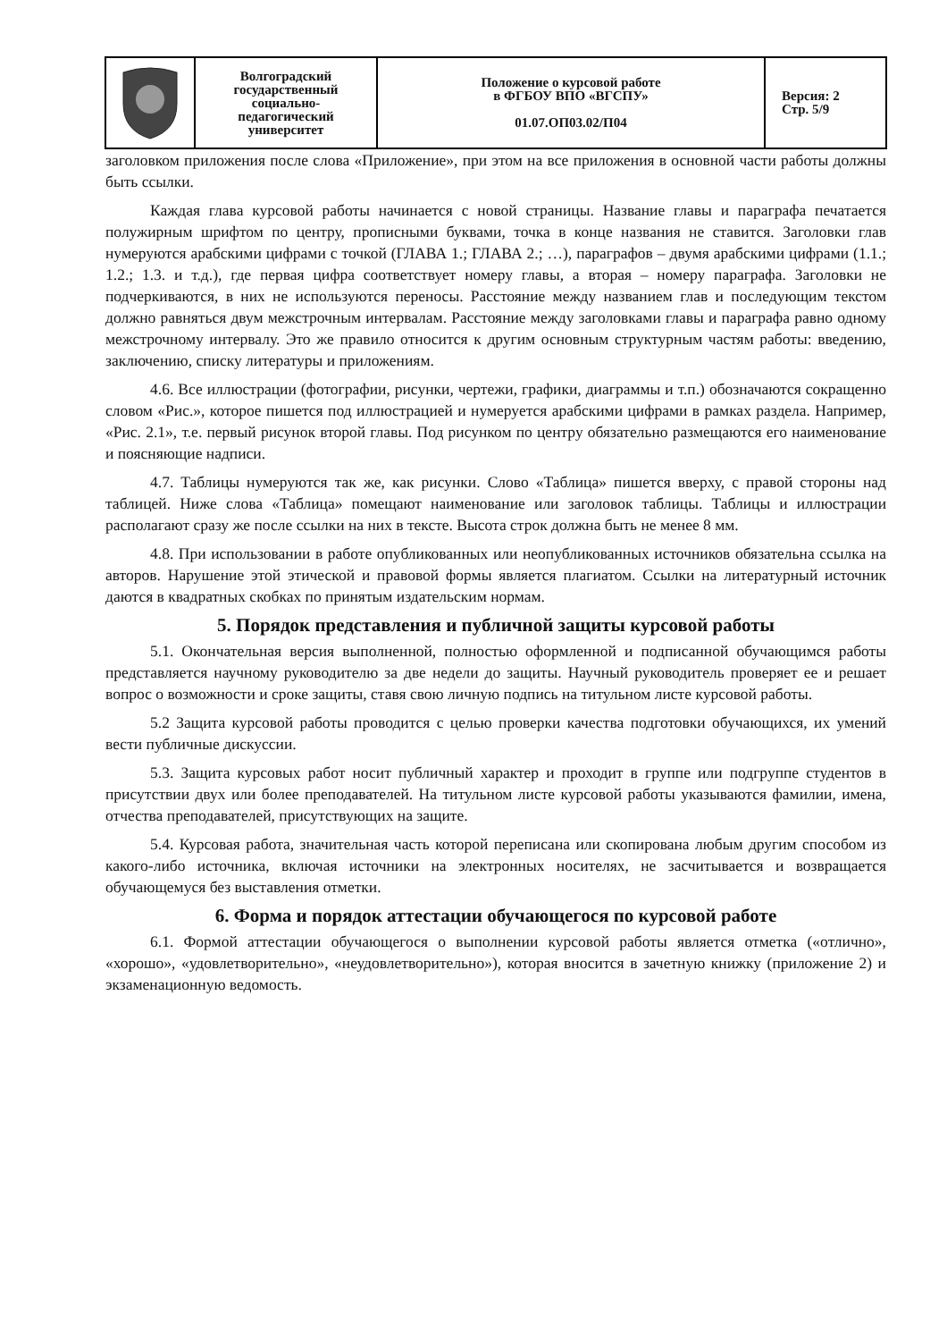| | Волгоградский государственный социально- педагогический университет | Положение о курсовой работе в ФГБОУ ВПО «ВГСПУ» 01.07.ОП03.02/П04 | Версия: 2 Стр. 5/9 |
заголовком приложения после слова «Приложение», при этом на все приложения в основной части работы должны быть ссылки.
Каждая глава курсовой работы начинается с новой страницы. Название главы и параграфа печатается полужирным шрифтом по центру, прописными буквами, точка в конце названия не ставится. Заголовки глав нумеруются арабскими цифрами с точкой (ГЛАВА 1.; ГЛАВА 2.; …), параграфов – двумя арабскими цифрами (1.1.; 1.2.; 1.3. и т.д.), где первая цифра соответствует номеру главы, а вторая – номеру параграфа. Заголовки не подчеркиваются, в них не используются переносы. Расстояние между названием глав и последующим текстом должно равняться двум межстрочным интервалам. Расстояние между заголовками главы и параграфа равно одному межстрочному интервалу. Это же правило относится к другим основным структурным частям работы: введению, заключению, списку литературы и приложениям.
4.6. Все иллюстрации (фотографии, рисунки, чертежи, графики, диаграммы и т.п.) обозначаются сокращенно словом «Рис.», которое пишется под иллюстрацией и нумеруется арабскими цифрами в рамках раздела. Например, «Рис. 2.1», т.е. первый рисунок второй главы. Под рисунком по центру обязательно размещаются его наименование и поясняющие надписи.
4.7. Таблицы нумеруются так же, как рисунки. Слово «Таблица» пишется вверху, с правой стороны над таблицей. Ниже слова «Таблица» помещают наименование или заголовок таблицы. Таблицы и иллюстрации располагают сразу же после ссылки на них в тексте. Высота строк должна быть не менее 8 мм.
4.8. При использовании в работе опубликованных или неопубликованных источников обязательна ссылка на авторов. Нарушение этой этической и правовой формы является плагиатом. Ссылки на литературный источник даются в квадратных скобках по принятым издательским нормам.
5. Порядок представления и публичной защиты курсовой работы
5.1. Окончательная версия выполненной, полностью оформленной и подписанной обучающимся работы представляется научному руководителю за две недели до защиты. Научный руководитель проверяет ее и решает вопрос о возможности и сроке защиты, ставя свою личную подпись на титульном листе курсовой работы.
5.2 Защита курсовой работы проводится с целью проверки качества подготовки обучающихся, их умений вести публичные дискуссии.
5.3. Защита курсовых работ носит публичный характер и проходит в группе или подгруппе студентов в присутствии двух или более преподавателей. На титульном листе курсовой работы указываются фамилии, имена, отчества преподавателей, присутствующих на защите.
5.4. Курсовая работа, значительная часть которой переписана или скопирована любым другим способом из какого-либо источника, включая источники на электронных носителях, не засчитывается и возвращается обучающемуся без выставления отметки.
6. Форма и порядок аттестации обучающегося по курсовой работе
6.1. Формой аттестации обучающегося о выполнении курсовой работы является отметка («отлично», «хорошо», «удовлетворительно», «неудовлетворительно»), которая вносится в зачетную книжку (приложение 2) и экзаменационную ведомость.